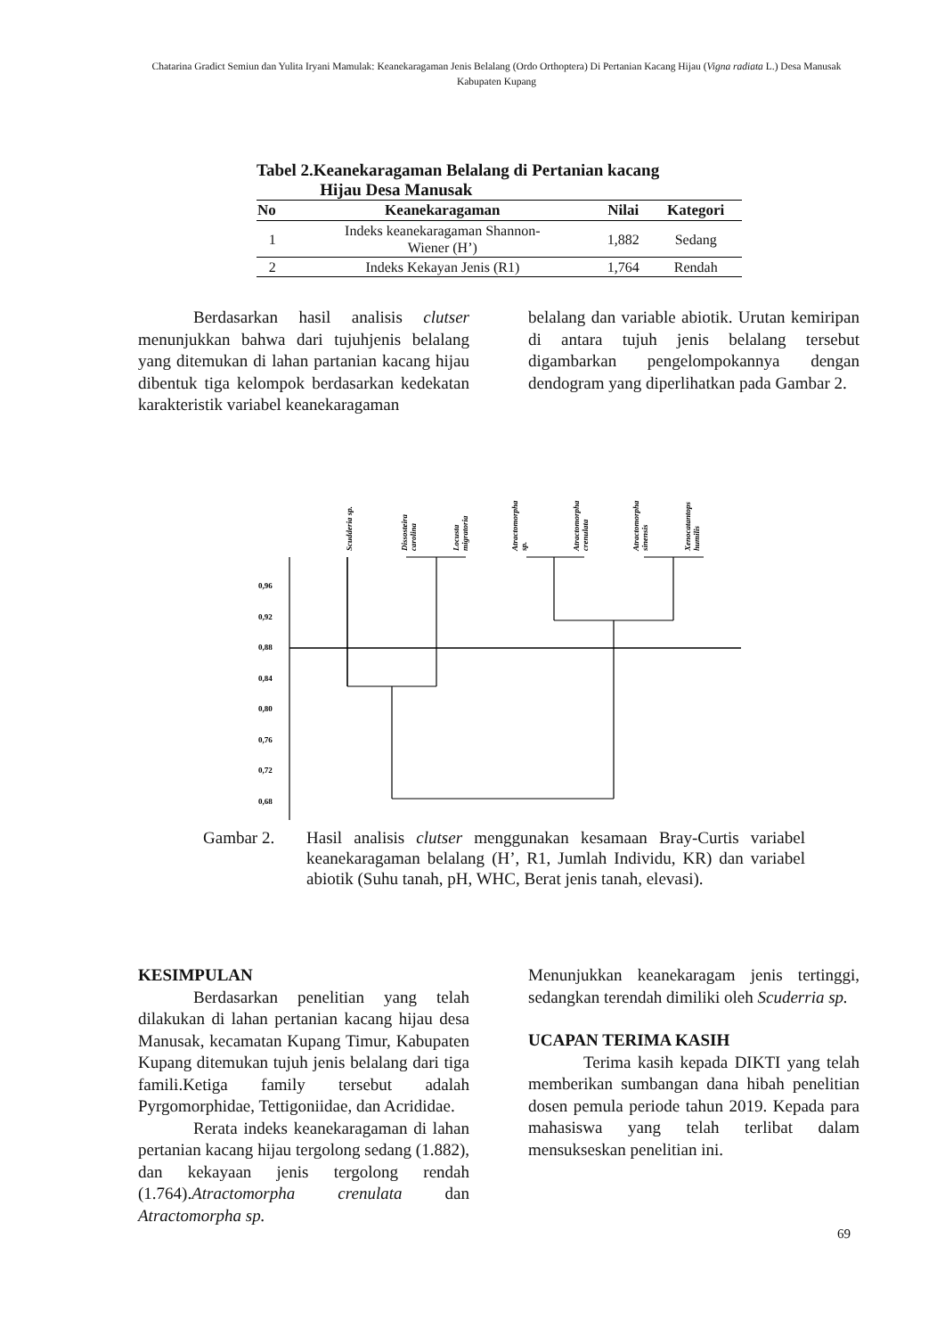Chatarina Gradict Semiun dan Yulita Iryani Mamulak: Keanekaragaman Jenis Belalang (Ordo Orthoptera) Di Pertanian Kacang Hijau (Vigna radiata L.) Desa Manusak Kabupaten Kupang
Tabel 2.Keanekaragaman Belalang di Pertanian kacang
Hijau Desa Manusak
| No | Keanekaragaman | Nilai | Kategori |
| --- | --- | --- | --- |
| 1 | Indeks keanekaragaman Shannon- Wiener (H’) | 1,882 | Sedang |
| 2 | Indeks Kekayan Jenis (R1) | 1,764 | Rendah |
Berdasarkan hasil analisis clutser menunjukkan bahwa dari tujuhjenis belalang yang ditemukan di lahan partanian kacang hijau dibentuk tiga kelompok berdasarkan kedekatan karakteristik variabel keanekaragaman
belalang dan variable abiotik. Urutan kemiripan di antara tujuh jenis belalang tersebut digambarkan pengelompokannya dengan dendogram yang diperlihatkan pada Gambar 2.
0,96
0,92
0,88
0,84
0,80
0,76
0,72
0,68
Scudderia sp.
Dissosteira
carolina
Locusta
migratoria
Atractomorpha
sp.
Atractomorpha
crenulata
Atractomorpha
sinensis
Xenocatantops
humilis
Gambar 2. Hasil analisis clutser menggunakan kesamaan Bray-Curtis variabel keanekaragaman belalang (H’, R1, Jumlah Individu, KR) dan variabel abiotik (Suhu tanah, pH, WHC, Berat jenis tanah, elevasi).
KESIMPULAN
Berdasarkan penelitian yang telah dilakukan di lahan pertanian kacang hijau desa Manusak, kecamatan Kupang Timur, Kabupaten Kupang ditemukan tujuh jenis belalang dari tiga famili.Ketiga family tersebut adalah Pyrgomorphidae, Tettigoniidae, dan Acrididae.
Rerata indeks keanekaragaman di lahan pertanian kacang hijau tergolong sedang (1.882), dan kekayaan jenis tergolong rendah (1.764).Atractomorpha crenulata dan Atractomorpha sp.
Menunjukkan keanekaragam jenis tertinggi, sedangkan terendah dimiliki oleh Scuderria sp.
UCAPAN TERIMA KASIH
Terima kasih kepada DIKTI yang telah memberikan sumbangan dana hibah penelitian dosen pemula periode tahun 2019. Kepada para mahasiswa yang telah terlibat dalam mensukseskan penelitian ini.
69